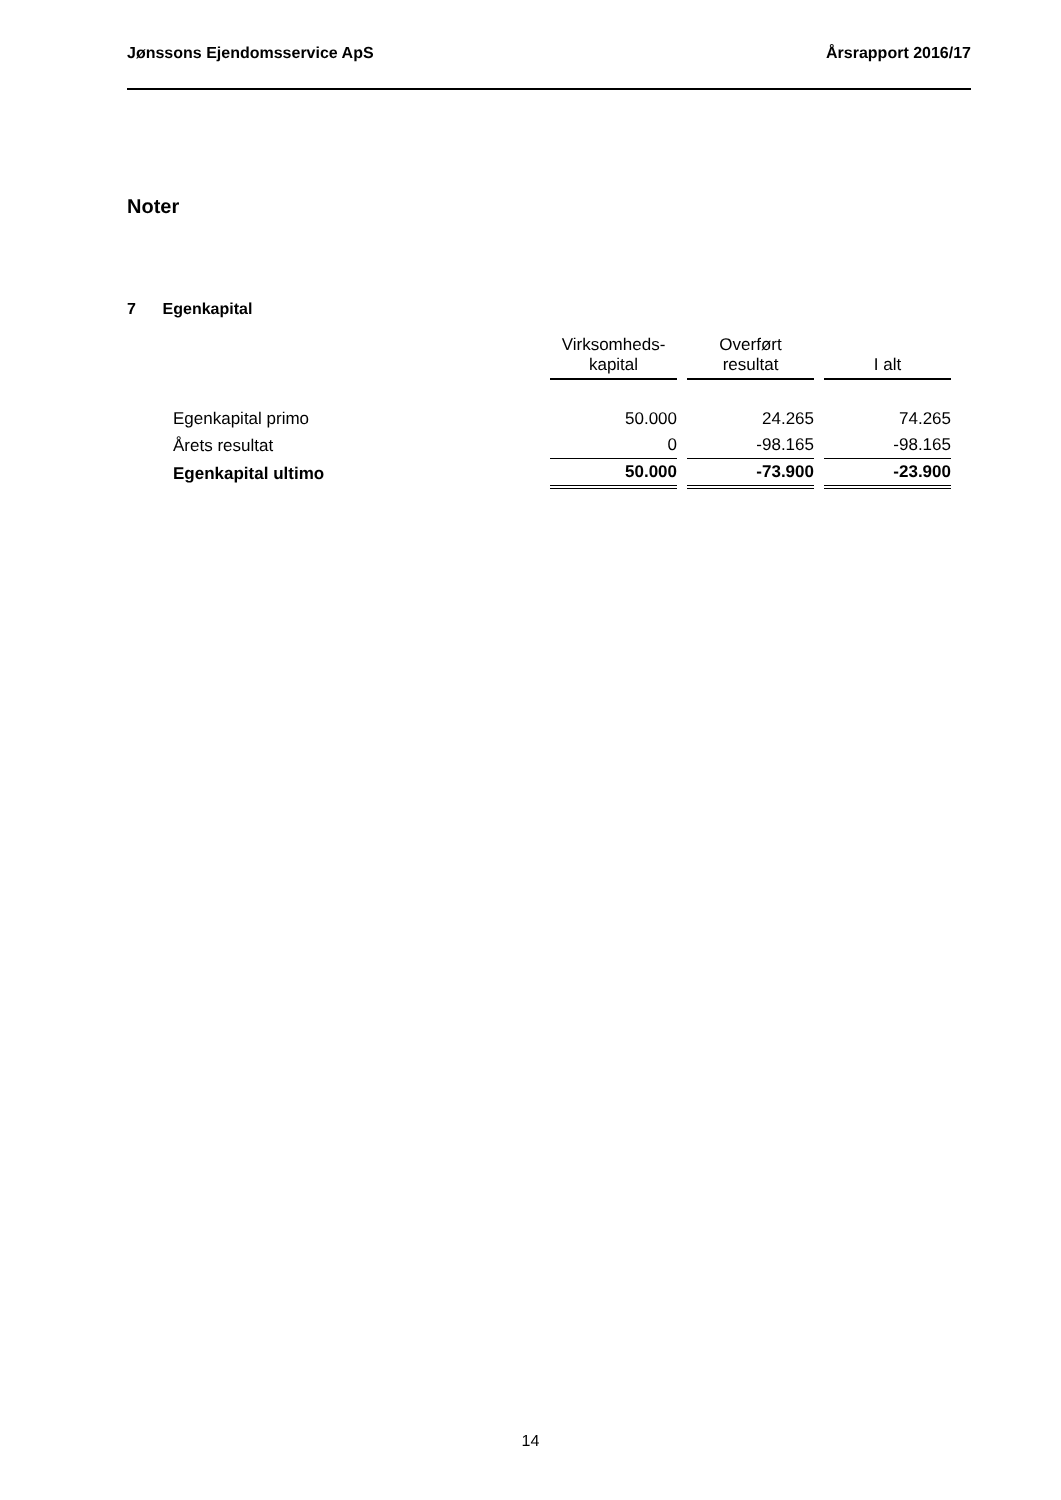Jønssons Ejendomsservice ApS Årsrapport 2016/17
Noter
7 Egenkapital
| | Virksomheds- kapital | Overført resultat | I alt |
| --- | --- | --- | --- |
| Egenkapital primo | 50.000 | 24.265 | 74.265 |
| Årets resultat | 0 | -98.165 | -98.165 |
| Egenkapital ultimo | 50.000 | -73.900 | -23.900 |
14